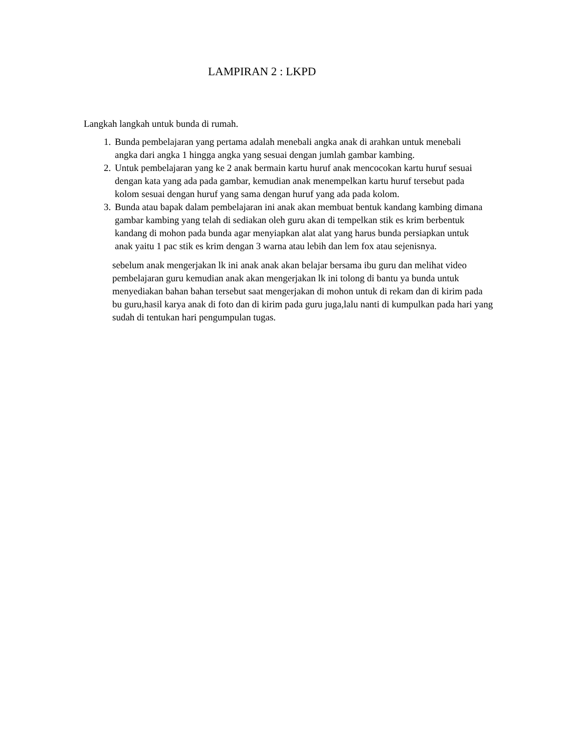LAMPIRAN 2 : LKPD
Langkah langkah untuk bunda di rumah.
1. Bunda pembelajaran yang pertama adalah menebali angka anak di arahkan untuk menebali angka dari angka 1 hingga angka yang sesuai dengan jumlah gambar kambing.
2. Untuk pembelajaran yang ke 2 anak bermain kartu huruf anak mencocokan kartu huruf sesuai dengan kata yang ada pada gambar, kemudian anak menempelkan kartu huruf tersebut pada kolom sesuai dengan huruf yang sama dengan huruf yang ada pada kolom.
3. Bunda atau bapak dalam pembelajaran ini anak akan membuat bentuk kandang kambing dimana gambar kambing yang telah di sediakan oleh guru akan di tempelkan stik es krim berbentuk kandang di mohon pada bunda agar menyiapkan alat alat yang harus bunda persiapkan untuk anak yaitu 1 pac stik es krim dengan 3 warna atau lebih dan lem fox atau sejenisnya.
sebelum anak mengerjakan lk ini anak anak akan belajar bersama ibu guru dan melihat video pembelajaran guru kemudian anak akan mengerjakan lk ini tolong di bantu ya bunda untuk menyediakan bahan bahan tersebut saat mengerjakan di mohon untuk di rekam dan di kirim pada bu guru,hasil karya anak di foto dan di kirim pada guru juga,lalu nanti di kumpulkan pada hari yang sudah di tentukan hari pengumpulan tugas.